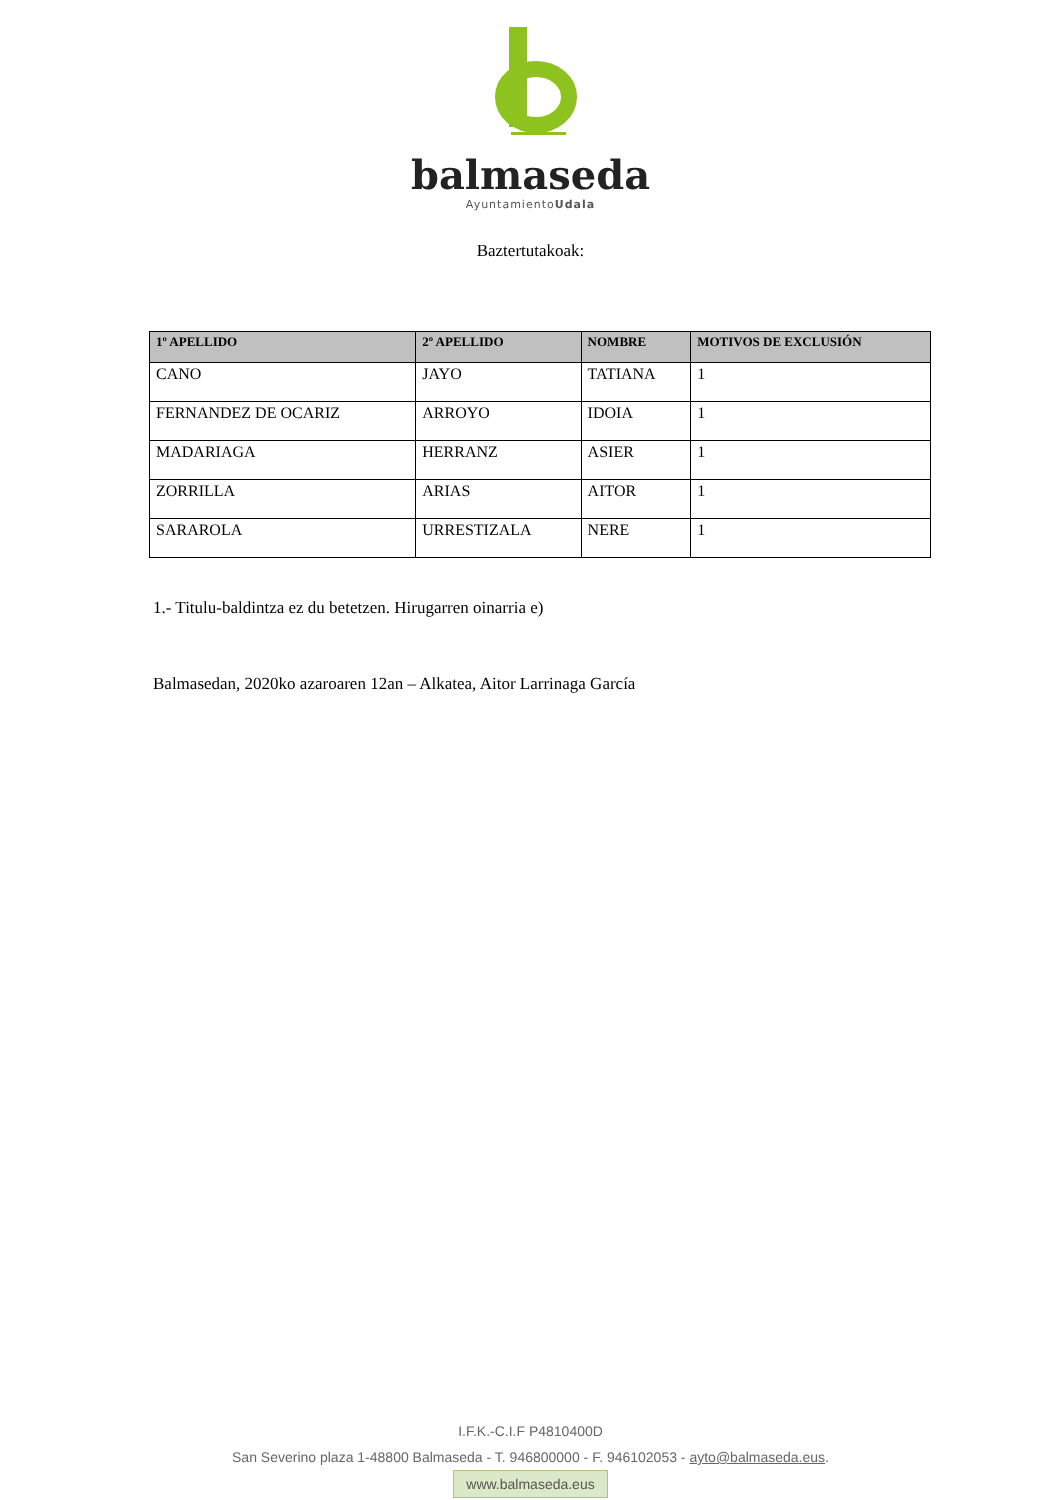balmaseda
AyuntamientoUdala
Baztertutakoak:
| 1º APELLIDO | 2º APELLIDO | NOMBRE | MOTIVOS DE EXCLUSIÓN |
| --- | --- | --- | --- |
| CANO | JAYO | TATIANA | 1 |
| FERNANDEZ DE OCARIZ | ARROYO | IDOIA | 1 |
| MADARIAGA | HERRANZ | ASIER | 1 |
| ZORRILLA | ARIAS | AITOR | 1 |
| SARAROLA | URRESTIZALA | NERE | 1 |
1.- Titulu-baldintza ez du betetzen. Hirugarren oinarria e)
Balmasedan, 2020ko azaroaren 12an – Alkatea, Aitor Larrinaga García
I.F.K.-C.I.F P4810400D
San Severino plaza 1-48800 Balmaseda - T. 946800000 - F. 946102053 - ayto@balmaseda.eus.
www.balmaseda.eus